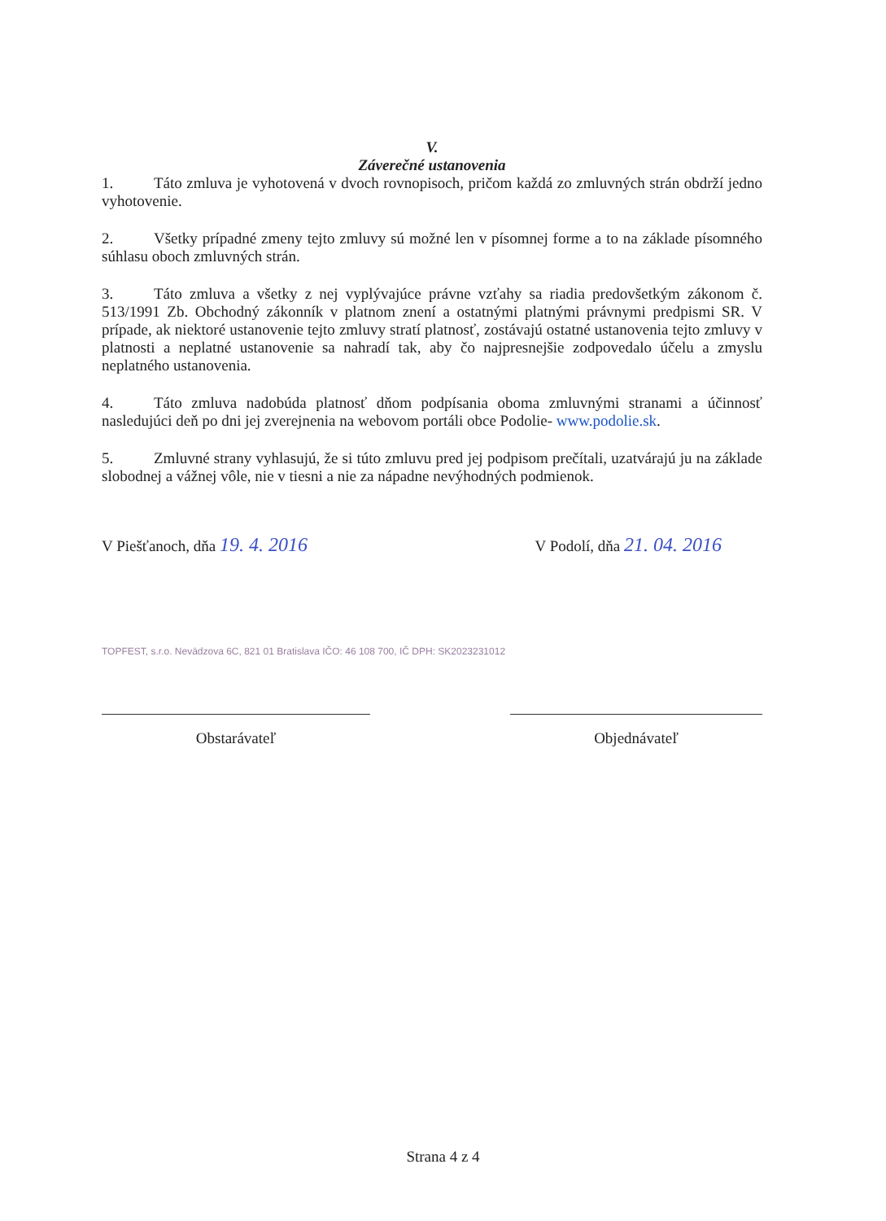V.
Záverečné ustanovenia
1. Táto zmluva je vyhotovená v dvoch rovnopisoch, pričom každá zo zmluvných strán obdrží jedno vyhotovenie.
2. Všetky prípadné zmeny tejto zmluvy sú možné len v písomnej forme a to na základe písomného súhlasu oboch zmluvných strán.
3. Táto zmluva a všetky z nej vyplývajúce právne vzťahy sa riadia predovšetkým zákonom č. 513/1991 Zb. Obchodný zákonník v platnom znení a ostatnými platnými právnymi predpismi SR. V prípade, ak niektoré ustanovenie tejto zmluvy stratí platnosť, zostávajú ostatné ustanovenia tejto zmluvy v platnosti a neplatné ustanovenie sa nahradí tak, aby čo najpresnejšie zodpovedalo účelu a zmyslu neplatného ustanovenia.
4. Táto zmluva nadobúda platnosť dňom podpísania oboma zmluvnými stranami a účinnosť nasledujúci deň po dni jej zverejnenia na webovom portáli obce Podolie- www.podolie.sk.
5. Zmluvné strany vyhlasujú, že si túto zmluvu pred jej podpisom prečítali, uzatvárajú ju na základe slobodnej a vážnej vôle, nie v tiesni a nie za nápadne nevýhodných podmienok.
V Piešťanoch, dňa 19. 4. 2016
V Podolí, dňa 21. 04. 2016
TOPFEST, s.r.o. Nevädzova 6C, 821 01 Bratislava IČO: 46 108 700, IČ DPH: SK2023231012
Obstarávateľ Objednávateľ
Strana 4 z 4